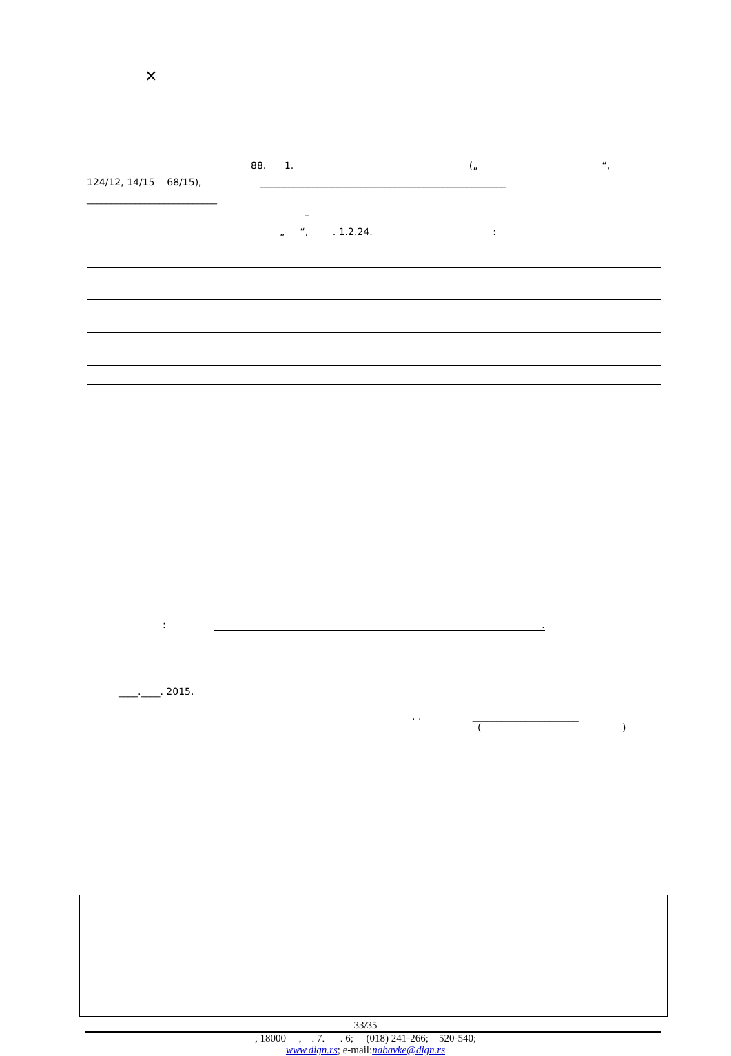✕
88. 1. („ “,
124/12, 14/15 68/15), ___________________________________________________
___________________________
–
„ “, . 1.2.24. :
:.
____.____. 2015.
. . ______________________
( )
33/35
, 18000 , . 7. . 6; (018) 241-266; 520-540;
www.dign.rs; e-mail:nabavke@dign.rs